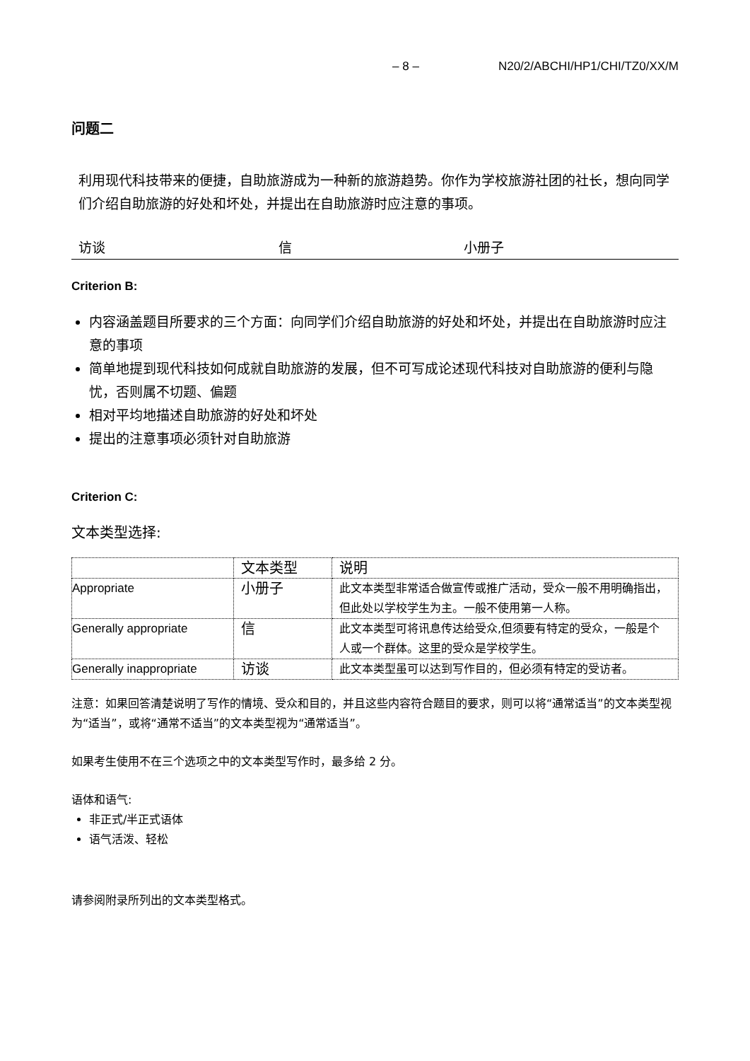– 8 – N20/2/ABCHI/HP1/CHI/TZ0/XX/M
问题二
利用现代科技带来的便捷，自助旅游成为一种新的旅游趋势。你作为学校旅游社团的社长，想向同学们介绍自助旅游的好处和坏处，并提出在自助旅游时应注意的事项。
访谈 信 小册子
Criterion B:
内容涵盖题目所要求的三个方面：向同学们介绍自助旅游的好处和坏处，并提出在自助旅游时应注意的事项
简单地提到现代科技如何成就自助旅游的发展，但不可写成论述现代科技对自助旅游的便利与隐忧，否则属不切题、偏题
相对平均地描述自助旅游的好处和坏处
提出的注意事项必须针对自助旅游
Criterion C:
文本类型选择:
| | 文本类型 | 说明 |
| Appropriate | 小册子 | 此文本类型非常适合做宣传或推广活动，受众一般不用明确指出，但此处以学校学生为主。一般不使用第一人称。 |
| Generally appropriate | 信 | 此文本类型可将讯息传达给受众,但须要有特定的受众，一般是个人或一个群体。这里的受众是学校学生。 |
| Generally inappropriate | 访谈 | 此文本类型虽可以达到写作目的，但必须有特定的受访者。 |
注意：如果回答清楚说明了写作的情境、受众和目的，并且这些内容符合题目的要求，则可以将“通常适当”的文本类型视为“适当”，或将“通常不适当”的文本类型视为“通常适当”。
如果考生使用不在三个选项之中的文本类型写作时，最多给 2 分。
语体和语气:
非正式/半正式语体
语气活泼、轻松
请参阅附录所列出的文本类型格式。